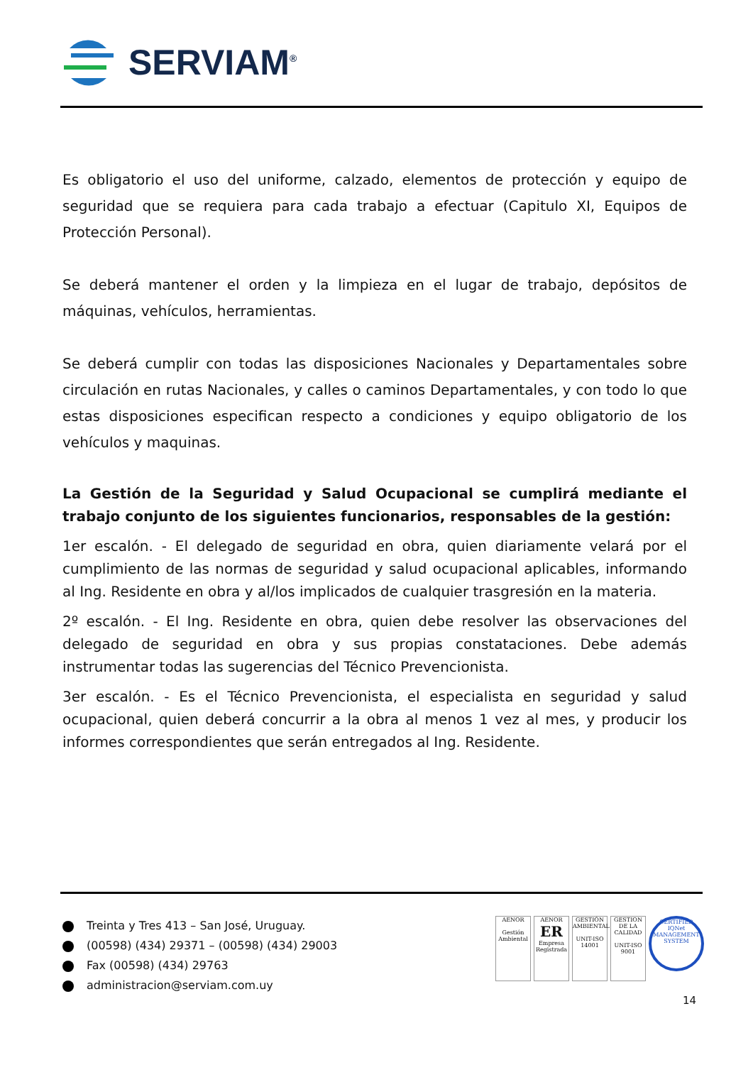SERVIAM<sup>®</sup>
Es obligatorio el uso del uniforme, calzado, elementos de protección y equipo de seguridad que se requiera para cada trabajo a efectuar (Capitulo XI, Equipos de Protección Personal).
Se deberá mantener el orden y la limpieza en el lugar de trabajo, depósitos de máquinas, vehículos, herramientas.
Se deberá cumplir con todas las disposiciones Nacionales y Departamentales sobre circulación en rutas Nacionales, y calles o caminos Departamentales, y con todo lo que estas disposiciones especifican respecto a condiciones y equipo obligatorio de los vehículos y maquinas.
La Gestión de la Seguridad y Salud Ocupacional se cumplirá mediante el trabajo conjunto de los siguientes funcionarios, responsables de la gestión:
1er escalón. - El delegado de seguridad en obra, quien diariamente velará por el cumplimiento de las normas de seguridad y salud ocupacional aplicables, informando al Ing. Residente en obra y al/los implicados de cualquier trasgresión en la materia.
2º escalón. - El Ing. Residente en obra, quien debe resolver las observaciones del delegado de seguridad en obra y sus propias constataciones. Debe además instrumentar todas las sugerencias del Técnico Prevencionista.
3er escalón. - Es el Técnico Prevencionista, el especialista en seguridad y salud ocupacional, quien deberá concurrir a la obra al menos 1 vez al mes, y producir los informes correspondientes que serán entregados al Ing. Residente.
Treinta y Tres 413 – San José, Uruguay.
(00598) (434) 29371 – (00598) (434) 29003
Fax (00598) (434) 29763
administracion@serviam.com.uy
AENOR
Gestión Ambiental
AENOR
ER
Empresa Registrada
GESTIÓN AMBIENTAL
UNIT-ISO 14001
GESTION DE LA CALIDAD
UNIT-ISO 9001
CERTIFIED
IQNet
MANAGEMENT SYSTEM
14